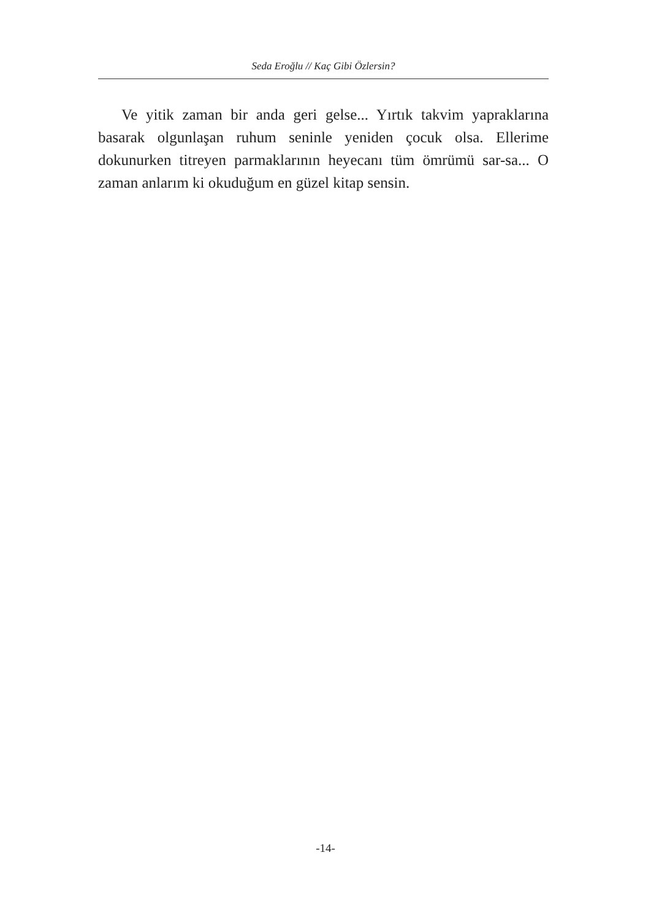Seda Eroğlu // Kaç Gibi Özlersin?
Ve yitik zaman bir anda geri gelse... Yırtık takvim yapraklarına basarak olgunlaşan ruhum seninle yeniden çocuk olsa. Ellerime dokunurken titreyen parmaklarının heyecanı tüm ömrümü sar-sa... O zaman anlarım ki okuduğum en güzel kitap sensin.
-14-